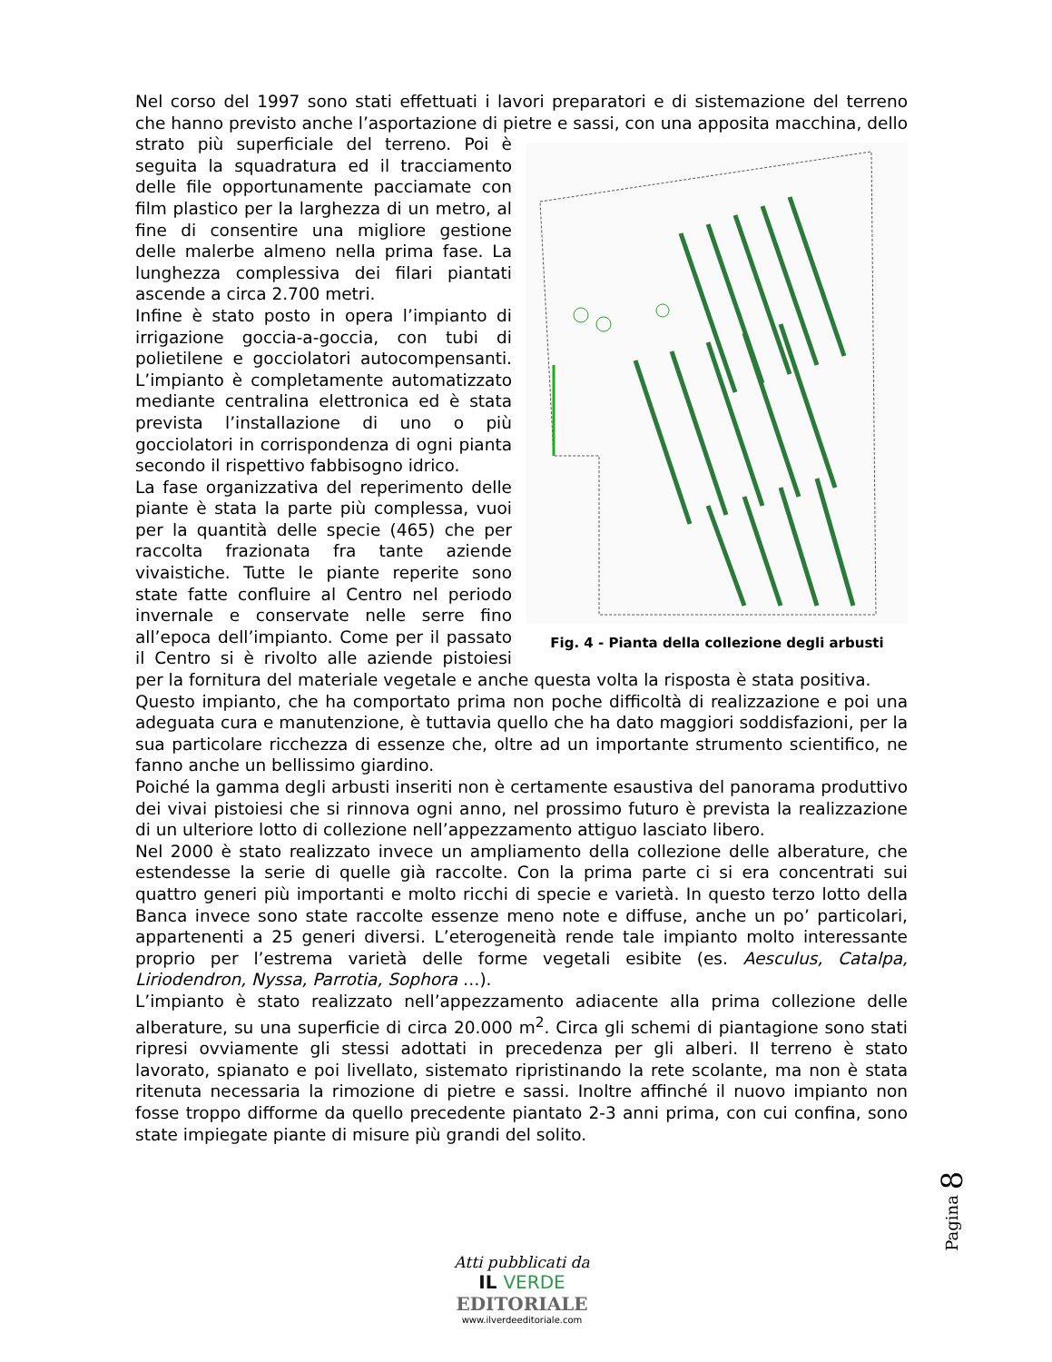Nel corso del 1997 sono stati effettuati i lavori preparatori e di sistemazione del terreno che hanno previsto anche l’asportazione di pietre e sassi, con una apposita Fig. 4 - Pianta della collezione degli arbusti macchina, dello strato più superficiale del terreno. Poi è seguita la squadratura ed il tracciamento delle file opportunamente pacciamate con film plastico per la larghezza di un metro, al fine di consentire una migliore gestione delle malerbe almeno nella prima fase. La lunghezza complessiva dei filari piantati ascende a circa 2.700 metri.
Infine è stato posto in opera l’impianto di irrigazione goccia-a-goccia, con tubi di polietilene e gocciolatori autocompensanti. L’impianto è completamente automatizzato mediante centralina elettronica ed è stata prevista l’installazione di uno o più gocciolatori in corrispondenza di ogni pianta secondo il rispettivo fabbisogno idrico.
La fase organizzativa del reperimento delle piante è stata la parte più complessa, vuoi per la quantità delle specie (465) che per raccolta frazionata fra tante aziende vivaistiche. Tutte le piante reperite sono state fatte confluire al Centro nel periodo invernale e conservate nelle serre fino all’epoca dell’impianto. Come per il passato il Centro si è rivolto alle aziende pistoiesi per la fornitura del materiale vegetale e anche questa volta la risposta è stata positiva.
Questo impianto, che ha comportato prima non poche difficoltà di realizzazione e poi una adeguata cura e manutenzione, è tuttavia quello che ha dato maggiori soddisfazioni, per la sua particolare ricchezza di essenze che, oltre ad un importante strumento scientifico, ne fanno anche un bellissimo giardino.
Poiché la gamma degli arbusti inseriti non è certamente esaustiva del panorama produttivo dei vivai pistoiesi che si rinnova ogni anno, nel prossimo futuro è prevista la realizzazione di un ulteriore lotto di collezione nell’appezzamento attiguo lasciato libero.
Nel 2000 è stato realizzato invece un ampliamento della collezione delle alberature, che estendesse la serie di quelle già raccolte. Con la prima parte ci si era concentrati sui quattro generi più importanti e molto ricchi di specie e varietà. In questo terzo lotto della Banca invece sono state raccolte essenze meno note e diffuse, anche un po’ particolari, appartenenti a 25 generi diversi. L’eterogeneità rende tale impianto molto interessante proprio per l’estrema varietà delle forme vegetali esibite (es. Aesculus, Catalpa, Liriodendron, Nyssa, Parrotia, Sophora …).
L’impianto è stato realizzato nell’appezzamento adiacente alla prima collezione delle alberature, su una superficie di circa 20.000 m<sup>2</sup>. Circa gli schemi di piantagione sono stati ripresi ovviamente gli stessi adottati in precedenza per gli alberi. Il terreno è stato lavorato, spianato e poi livellato, sistemato ripristinando la rete scolante, ma non è stata ritenuta necessaria la rimozione di pietre e sassi. Inoltre affinché il nuovo impianto non fosse troppo difforme da quello precedente piantato 2-3 anni prima, con cui confina, sono state impiegate piante di misure più grandi del solito.
Pagina 8
Atti pubblicati da
IL VERDE
EDITORIALE
www.ilverdeeditoriale.com